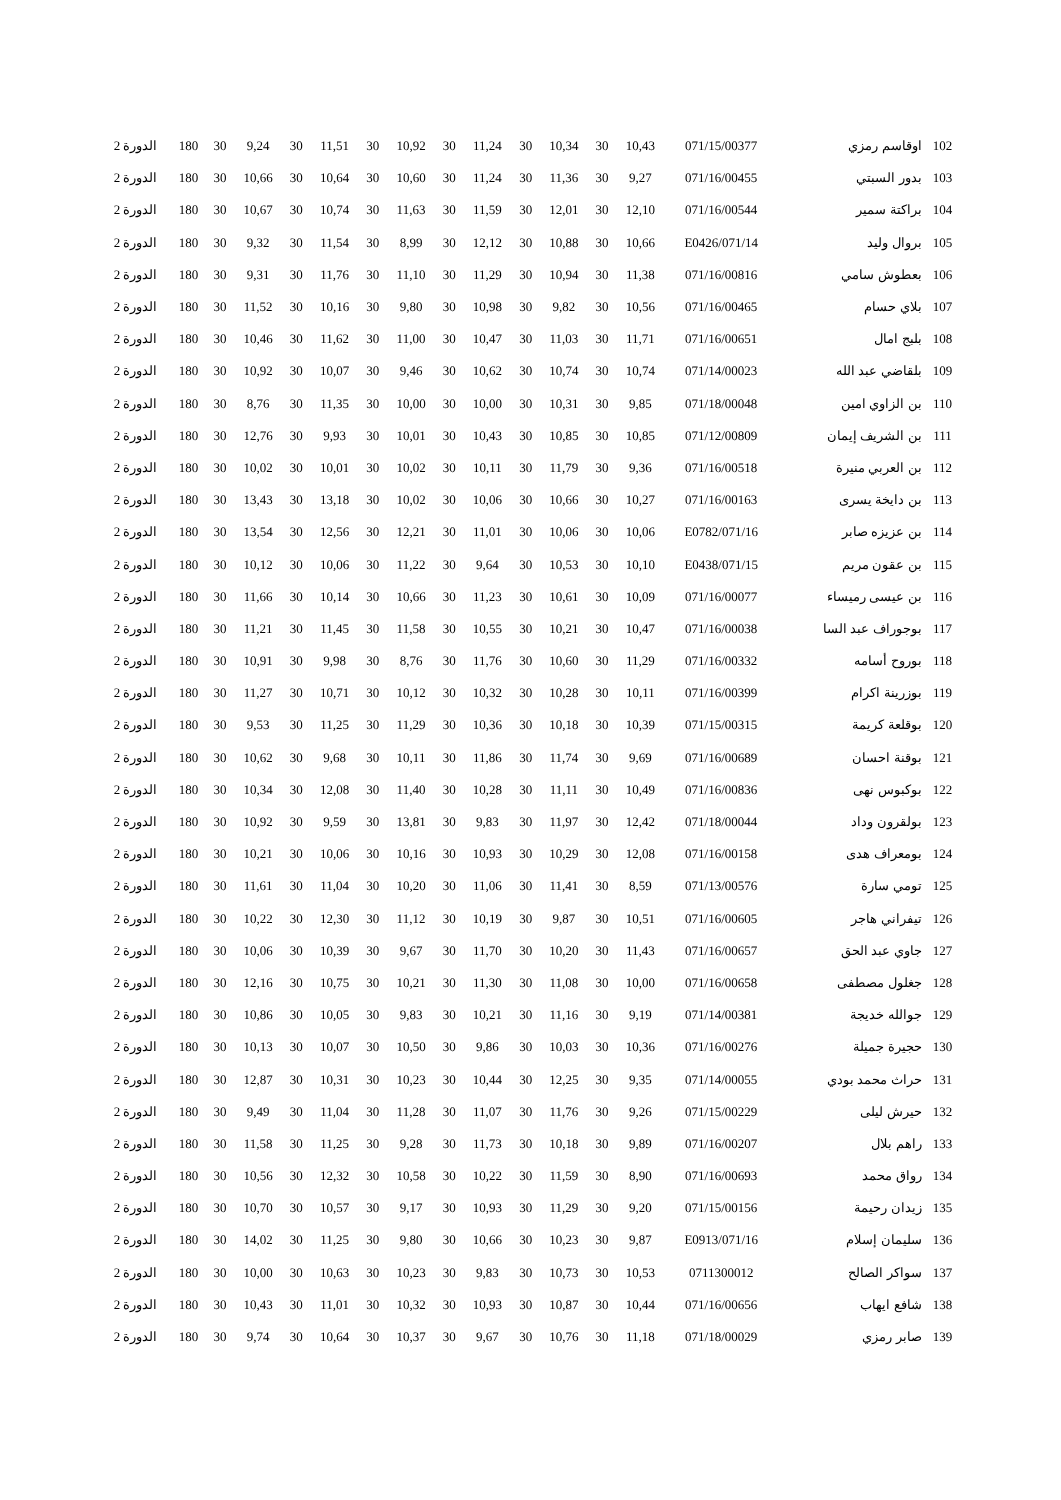| 102 | اوقاسم رمزي | 071/15/00377 | 10,43 | 30 | 10,34 | 30 | 11,24 | 30 | 10,92 | 30 | 11,51 | 30 | 9,24 | 30 | 180 | الدورة 2 |
| 103 | بدور السبتي | 071/16/00455 | 9,27 | 30 | 11,36 | 30 | 11,24 | 30 | 10,60 | 30 | 10,64 | 30 | 10,66 | 30 | 180 | الدورة 2 |
| 104 | براكتة سمير | 071/16/00544 | 12,10 | 30 | 12,01 | 30 | 11,59 | 30 | 11,63 | 30 | 10,74 | 30 | 10,67 | 30 | 180 | الدورة 2 |
| 105 | بروال وليد | 071/14/E0426 | 10,66 | 30 | 10,88 | 30 | 12,12 | 30 | 8,99 | 30 | 11,54 | 30 | 9,32 | 30 | 180 | الدورة 2 |
| 106 | بعطوش سامي | 071/16/00816 | 11,38 | 30 | 10,94 | 30 | 11,29 | 30 | 11,10 | 30 | 11,76 | 30 | 9,31 | 30 | 180 | الدورة 2 |
| 107 | بلاي حسام | 071/16/00465 | 10,56 | 30 | 9,82 | 30 | 10,98 | 30 | 9,80 | 30 | 10,16 | 30 | 11,52 | 30 | 180 | الدورة 2 |
| 108 | بلبج امال | 071/16/00651 | 11,71 | 30 | 11,03 | 30 | 10,47 | 30 | 11,00 | 30 | 11,62 | 30 | 10,46 | 30 | 180 | الدورة 2 |
| 109 | بلقاضي عبد الله | 071/14/00023 | 10,74 | 30 | 10,74 | 30 | 10,62 | 30 | 9,46 | 30 | 10,07 | 30 | 10,92 | 30 | 180 | الدورة 2 |
| 110 | بن الزاوي امين | 071/18/00048 | 9,85 | 30 | 10,31 | 30 | 10,00 | 30 | 10,00 | 30 | 11,35 | 30 | 8,76 | 30 | 180 | الدورة 2 |
| 111 | بن الشريف إيمان | 071/12/00809 | 10,85 | 30 | 10,85 | 30 | 10,43 | 30 | 10,01 | 30 | 9,93 | 30 | 12,76 | 30 | 180 | الدورة 2 |
| 112 | بن العربي منيرة | 071/16/00518 | 9,36 | 30 | 11,79 | 30 | 10,11 | 30 | 10,02 | 30 | 10,01 | 30 | 10,02 | 30 | 180 | الدورة 2 |
| 113 | بن دايخة يسرى | 071/16/00163 | 10,27 | 30 | 10,66 | 30 | 10,06 | 30 | 10,02 | 30 | 13,18 | 30 | 13,43 | 30 | 180 | الدورة 2 |
| 114 | بن عزيزه صابر | 071/16/E0782 | 10,06 | 30 | 10,06 | 30 | 11,01 | 30 | 12,21 | 30 | 12,56 | 30 | 13,54 | 30 | 180 | الدورة 2 |
| 115 | بن عقون مريم | 071/15/E0438 | 10,10 | 30 | 10,53 | 30 | 9,64 | 30 | 11,22 | 30 | 10,06 | 30 | 10,12 | 30 | 180 | الدورة 2 |
| 116 | بن عيسى رميساء | 071/16/00077 | 10,09 | 30 | 10,61 | 30 | 11,23 | 30 | 10,66 | 30 | 10,14 | 30 | 11,66 | 30 | 180 | الدورة 2 |
| 117 | بوجوراف عبد السا | 071/16/00038 | 10,47 | 30 | 10,21 | 30 | 10,55 | 30 | 11,58 | 30 | 11,45 | 30 | 11,21 | 30 | 180 | الدورة 2 |
| 118 | بوروح أسامه | 071/16/00332 | 11,29 | 30 | 10,60 | 30 | 11,76 | 30 | 8,76 | 30 | 9,98 | 30 | 10,91 | 30 | 180 | الدورة 2 |
| 119 | بوزرينة اكرام | 071/16/00399 | 10,11 | 30 | 10,28 | 30 | 10,32 | 30 | 10,12 | 30 | 10,71 | 30 | 11,27 | 30 | 180 | الدورة 2 |
| 120 | بوقلعة كريمة | 071/15/00315 | 10,39 | 30 | 10,18 | 30 | 10,36 | 30 | 11,29 | 30 | 11,25 | 30 | 9,53 | 30 | 180 | الدورة 2 |
| 121 | بوقنة احسان | 071/16/00689 | 9,69 | 30 | 11,74 | 30 | 11,86 | 30 | 10,11 | 30 | 9,68 | 30 | 10,62 | 30 | 180 | الدورة 2 |
| 122 | بوكبوس نهى | 071/16/00836 | 10,49 | 30 | 11,11 | 30 | 10,28 | 30 | 11,40 | 30 | 12,08 | 30 | 10,34 | 30 | 180 | الدورة 2 |
| 123 | بولقرون وداد | 071/18/00044 | 12,42 | 30 | 11,97 | 30 | 9,83 | 30 | 13,81 | 30 | 9,59 | 30 | 10,92 | 30 | 180 | الدورة 2 |
| 124 | بومعراف هدى | 071/16/00158 | 12,08 | 30 | 10,29 | 30 | 10,93 | 30 | 10,16 | 30 | 10,06 | 30 | 10,21 | 30 | 180 | الدورة 2 |
| 125 | تومي سارة | 071/13/00576 | 8,59 | 30 | 11,41 | 30 | 11,06 | 30 | 10,20 | 30 | 11,04 | 30 | 11,61 | 30 | 180 | الدورة 2 |
| 126 | تيفراني هاجر | 071/16/00605 | 10,51 | 30 | 9,87 | 30 | 10,19 | 30 | 11,12 | 30 | 12,30 | 30 | 10,22 | 30 | 180 | الدورة 2 |
| 127 | جاوي عبد الحق | 071/16/00657 | 11,43 | 30 | 10,20 | 30 | 11,70 | 30 | 9,67 | 30 | 10,39 | 30 | 10,06 | 30 | 180 | الدورة 2 |
| 128 | جغلول مصطفى | 071/16/00658 | 10,00 | 30 | 11,08 | 30 | 11,30 | 30 | 10,21 | 30 | 10,75 | 30 | 12,16 | 30 | 180 | الدورة 2 |
| 129 | جوالله خديجة | 071/14/00381 | 9,19 | 30 | 11,16 | 30 | 10,21 | 30 | 9,83 | 30 | 10,05 | 30 | 10,86 | 30 | 180 | الدورة 2 |
| 130 | حجيرة جميلة | 071/16/00276 | 10,36 | 30 | 10,03 | 30 | 9,86 | 30 | 10,50 | 30 | 10,07 | 30 | 10,13 | 30 | 180 | الدورة 2 |
| 131 | حراث محمد بودي | 071/14/00055 | 9,35 | 30 | 12,25 | 30 | 10,44 | 30 | 10,23 | 30 | 10,31 | 30 | 12,87 | 30 | 180 | الدورة 2 |
| 132 | حيرش ليلى | 071/15/00229 | 9,26 | 30 | 11,76 | 30 | 11,07 | 30 | 11,28 | 30 | 11,04 | 30 | 9,49 | 30 | 180 | الدورة 2 |
| 133 | راهم بلال | 071/16/00207 | 9,89 | 30 | 10,18 | 30 | 11,73 | 30 | 9,28 | 30 | 11,25 | 30 | 11,58 | 30 | 180 | الدورة 2 |
| 134 | رواق محمد | 071/16/00693 | 8,90 | 30 | 11,59 | 30 | 10,22 | 30 | 10,58 | 30 | 12,32 | 30 | 10,56 | 30 | 180 | الدورة 2 |
| 135 | زيدان رحيمة | 071/15/00156 | 9,20 | 30 | 11,29 | 30 | 10,93 | 30 | 9,17 | 30 | 10,57 | 30 | 10,70 | 30 | 180 | الدورة 2 |
| 136 | سليمان إسلام | 071/16/E0913 | 9,87 | 30 | 10,23 | 30 | 10,66 | 30 | 9,80 | 30 | 11,25 | 30 | 14,02 | 30 | 180 | الدورة 2 |
| 137 | سواكر الصالح | 0711300012 | 10,53 | 30 | 10,73 | 30 | 9,83 | 30 | 10,23 | 30 | 10,63 | 30 | 10,00 | 30 | 180 | الدورة 2 |
| 138 | شافع ايهاب | 071/16/00656 | 10,44 | 30 | 10,87 | 30 | 10,93 | 30 | 10,32 | 30 | 11,01 | 30 | 10,43 | 30 | 180 | الدورة 2 |
| 139 | صابر رمزي | 071/18/00029 | 11,18 | 30 | 10,76 | 30 | 9,67 | 30 | 10,37 | 30 | 10,64 | 30 | 9,74 | 30 | 180 | الدورة 2 |